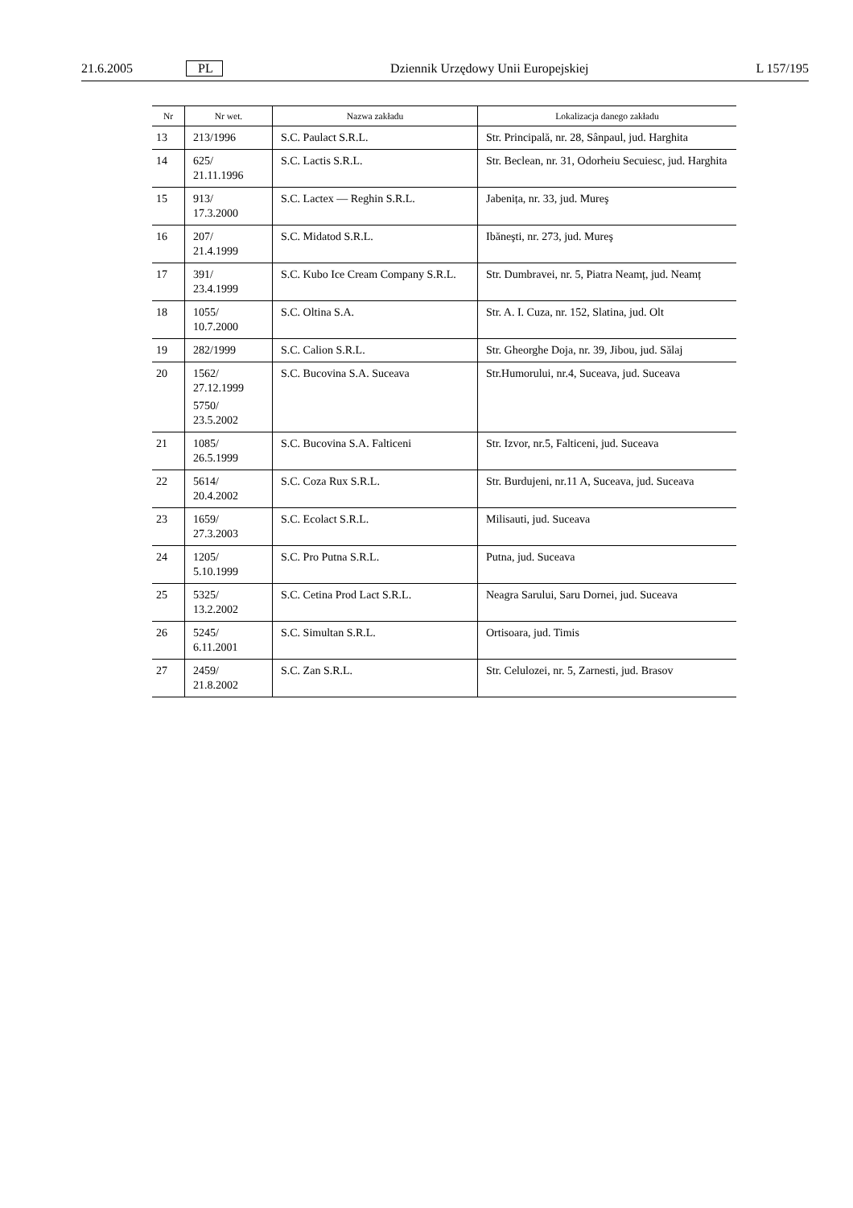21.6.2005 PL Dziennik Urzędowy Unii Europejskiej L 157/195
| Nr | Nr wet. | Nazwa zakładu | Lokalizacja danego zakładu |
| --- | --- | --- | --- |
| 13 | 213/1996 | S.C. Paulact S.R.L. | Str. Principală, nr. 28, Sânpaul, jud. Harghita |
| 14 | 625/ 21.11.1996 | S.C. Lactis S.R.L. | Str. Beclean, nr. 31, Odorheiu Secuiesc, jud. Harghita |
| 15 | 913/ 17.3.2000 | S.C. Lactex — Reghin S.R.L. | Jabenița, nr. 33, jud. Mureş |
| 16 | 207/ 21.4.1999 | S.C. Midatod S.R.L. | Ibăneşti, nr. 273, jud. Mureş |
| 17 | 391/ 23.4.1999 | S.C. Kubo Ice Cream Company S.R.L. | Str. Dumbravei, nr. 5, Piatra Neamț, jud. Neamț |
| 18 | 1055/ 10.7.2000 | S.C. Oltina S.A. | Str. A. I. Cuza, nr. 152, Slatina, jud. Olt |
| 19 | 282/1999 | S.C. Calion S.R.L. | Str. Gheorghe Doja, nr. 39, Jibou, jud. Sălaj |
| 20 | 1562/ 27.12.1999 5750/ 23.5.2002 | S.C. Bucovina S.A. Suceava | Str.Humorului, nr.4, Suceava, jud. Suceava |
| 21 | 1085/ 26.5.1999 | S.C. Bucovina S.A. Falticeni | Str. Izvor, nr.5, Falticeni, jud. Suceava |
| 22 | 5614/ 20.4.2002 | S.C. Coza Rux S.R.L. | Str. Burdujeni, nr.11 A, Suceava, jud. Suceava |
| 23 | 1659/ 27.3.2003 | S.C. Ecolact S.R.L. | Milisauti, jud. Suceava |
| 24 | 1205/ 5.10.1999 | S.C. Pro Putna S.R.L. | Putna, jud. Suceava |
| 25 | 5325/ 13.2.2002 | S.C. Cetina Prod Lact S.R.L. | Neagra Sarului, Saru Dornei, jud. Suceava |
| 26 | 5245/ 6.11.2001 | S.C. Simultan S.R.L. | Ortisoara, jud. Timis |
| 27 | 2459/ 21.8.2002 | S.C. Zan S.R.L. | Str. Celulozei, nr. 5, Zarnesti, jud. Brasov |